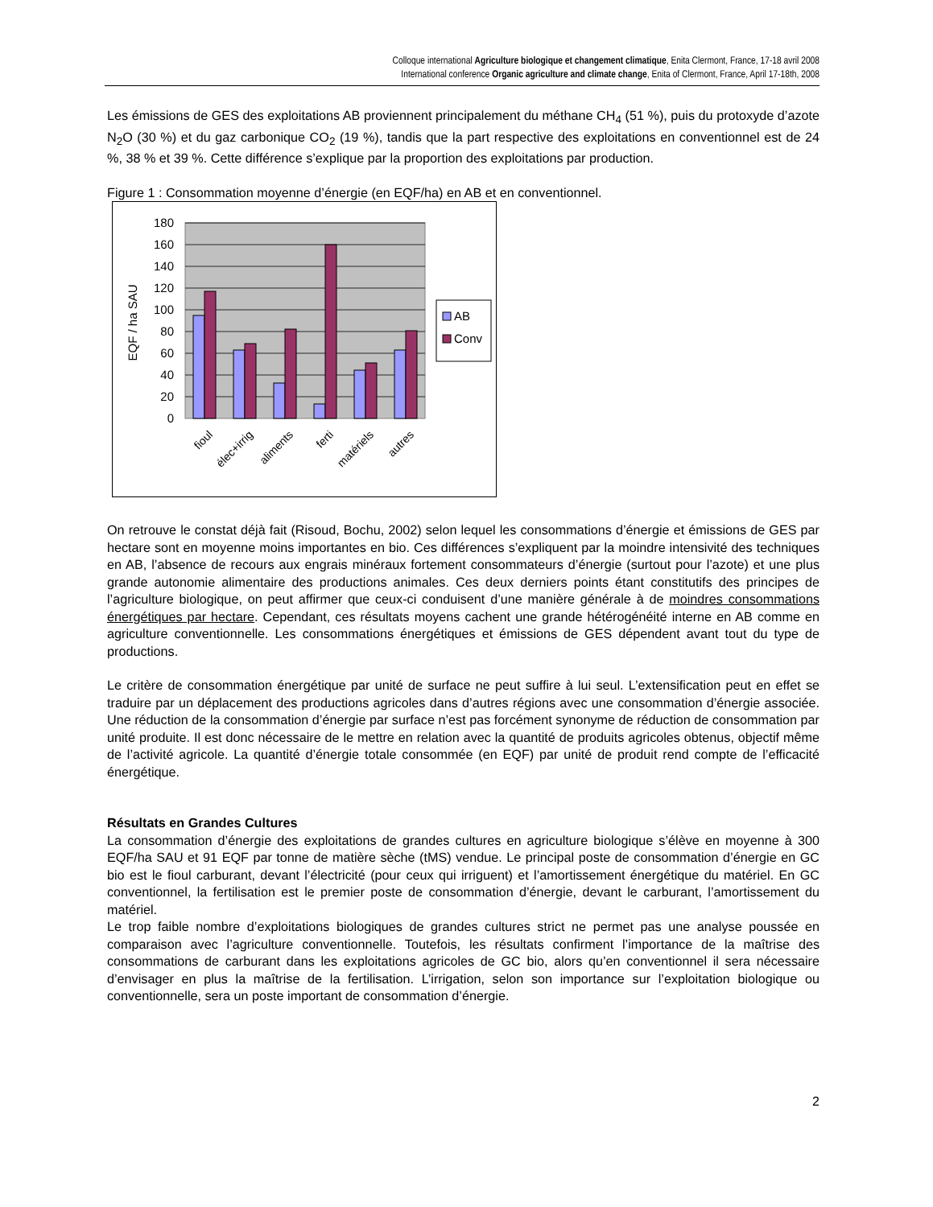Colloque international Agriculture biologique et changement climatique, Enita Clermont, France, 17-18 avril 2008
International conference Organic agriculture and climate change, Enita of Clermont, France, April 17-18th, 2008
Les émissions de GES des exploitations AB proviennent principalement du méthane CH<sub>4</sub> (51 %), puis du protoxyde d’azote N<sub>2</sub>O (30 %) et du gaz carbonique CO<sub>2</sub> (19 %), tandis que la part respective des exploitations en conventionnel est de 24 %, 38 % et 39 %. Cette différence s’explique par la proportion des exploitations par production.
Figure 1 : Consommation moyenne d’énergie (en EQF/ha) en AB et en conventionnel.
180
160
140
120
100
80
60
40
20
0
EQF / ha SAU
fioul
élec+irrig
aliments
ferti
matériels
autres
AB
Conv
On retrouve le constat déjà fait (Risoud, Bochu, 2002) selon lequel les consommations d’énergie et émissions de GES par hectare sont en moyenne moins importantes en bio. Ces différences s’expliquent par la moindre intensivité des techniques en AB, l’absence de recours aux engrais minéraux fortement consommateurs d’énergie (surtout pour l’azote) et une plus grande autonomie alimentaire des productions animales. Ces deux derniers points étant constitutifs des principes de l’agriculture biologique, on peut affirmer que ceux-ci conduisent d’une manière générale à de moindres consommations énergétiques par hectare. Cependant, ces résultats moyens cachent une grande hétérogénéité interne en AB comme en agriculture conventionnelle. Les consommations énergétiques et émissions de GES dépendent avant tout du type de productions.
Le critère de consommation énergétique par unité de surface ne peut suffire à lui seul. L’extensification peut en effet se traduire par un déplacement des productions agricoles dans d’autres régions avec une consommation d’énergie associée. Une réduction de la consommation d’énergie par surface n’est pas forcément synonyme de réduction de consommation par unité produite. Il est donc nécessaire de le mettre en relation avec la quantité de produits agricoles obtenus, objectif même de l’activité agricole. La quantité d’énergie totale consommée (en EQF) par unité de produit rend compte de l’efficacité énergétique.
Résultats en Grandes Cultures
La consommation d’énergie des exploitations de grandes cultures en agriculture biologique s’élève en moyenne à 300 EQF/ha SAU et 91 EQF par tonne de matière sèche (tMS) vendue. Le principal poste de consommation d’énergie en GC bio est le fioul carburant, devant l’électricité (pour ceux qui irriguent) et l’amortissement énergétique du matériel. En GC conventionnel, la fertilisation est le premier poste de consommation d’énergie, devant le carburant, l’amortissement du matériel.
Le trop faible nombre d’exploitations biologiques de grandes cultures strict ne permet pas une analyse poussée en comparaison avec l’agriculture conventionnelle. Toutefois, les résultats confirment l’importance de la maîtrise des consommations de carburant dans les exploitations agricoles de GC bio, alors qu’en conventionnel il sera nécessaire d’envisager en plus la maîtrise de la fertilisation. L’irrigation, selon son importance sur l’exploitation biologique ou conventionnelle, sera un poste important de consommation d’énergie.
2